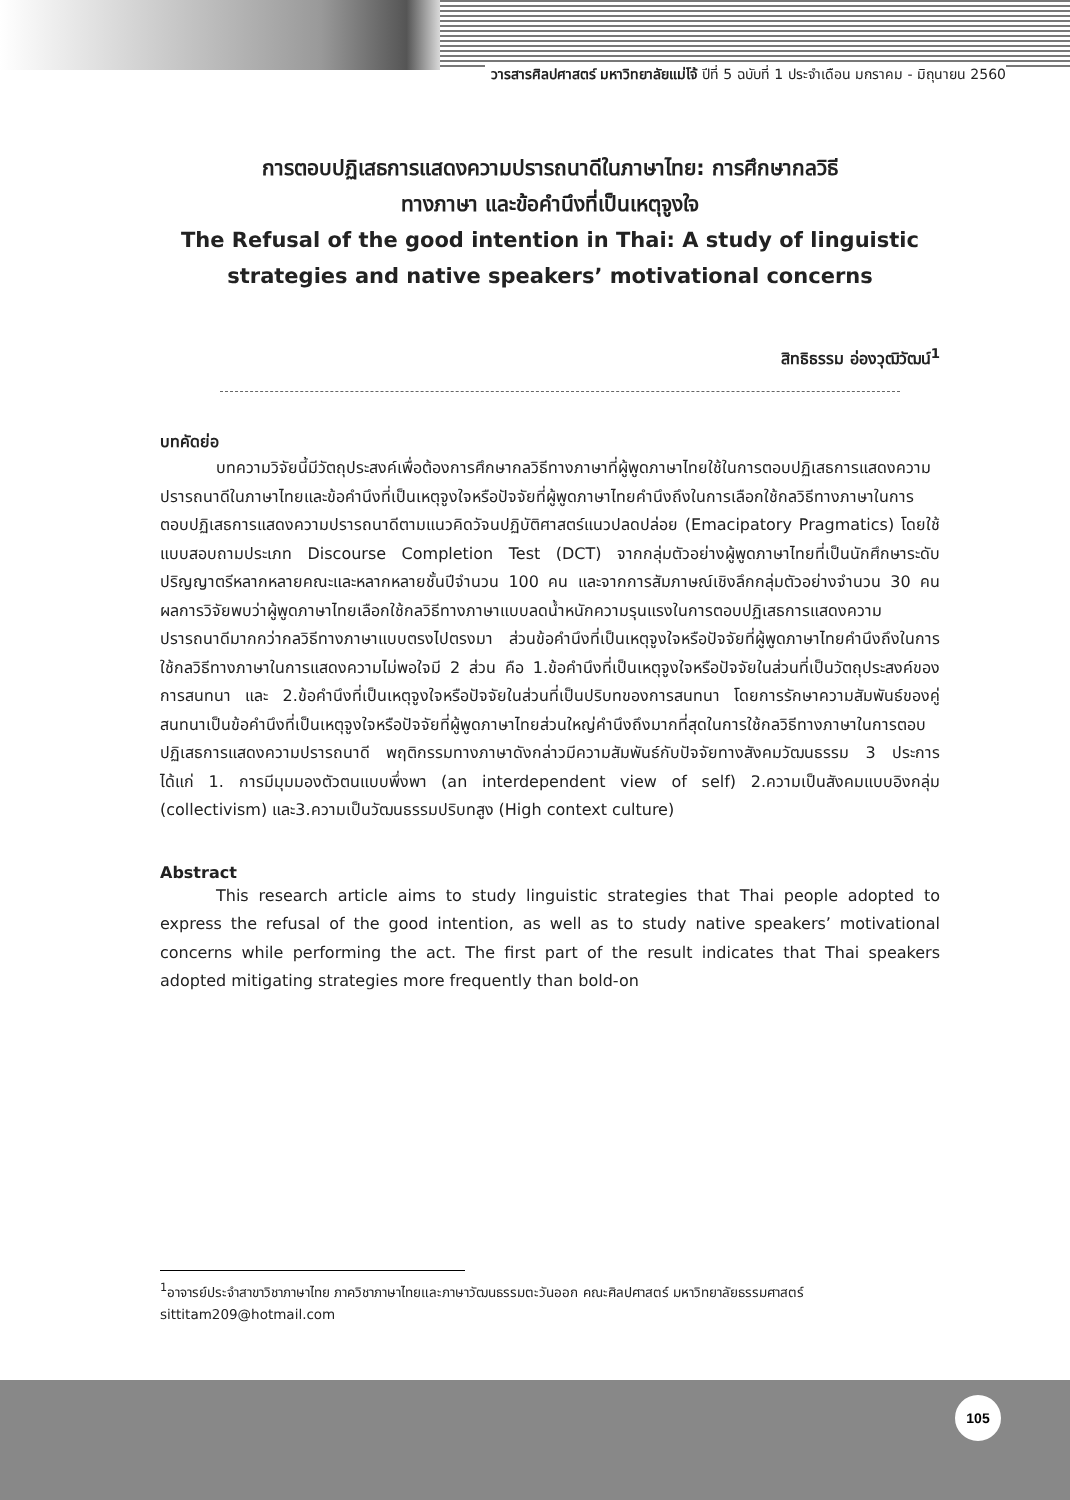วารสารศิลปศาสตร์ มหาวิทยาลัยแม่โจ้ ปีที่ 5 ฉบับที่ 1 ประจำเดือน มกราคม - มิถุนายน 2560
การตอบปฏิเสธการแสดงความปรารถนาดีในภาษาไทย: การศึกษากลวิธี
ทางภาษา และข้อคำนึงที่เป็นเหตุจูงใจ
The Refusal of the good intention in Thai: A study of linguistic
strategies and native speakers’ motivational concerns
สิทธิธรรม อ่องวุฒิวัฒน์<sup>1</sup>
บทคัดย่อ
บทความวิจัยนี้มีวัตถุประสงค์เพื่อต้องการศึกษากลวิธีทางภาษาที่ผู้พูดภาษาไทยใช้ในการตอบปฏิเสธการแสดงความปรารถนาดีในภาษาไทยและข้อคำนึงที่เป็นเหตุจูงใจหรือปัจจัยที่ผู้พูดภาษาไทยคำนึงถึงในการเลือกใช้กลวิธีทางภาษาในการตอบปฏิเสธการแสดงความปรารถนาดีตามแนวคิดวัจนปฏิบัติศาสตร์แนวปลดปล่อย (Emacipatory Pragmatics) โดยใช้แบบสอบถามประเภท Discourse Completion Test (DCT) จากกลุ่มตัวอย่างผู้พูดภาษาไทยที่เป็นนักศึกษาระดับปริญญาตรีหลากหลายคณะและหลากหลายชั้นปีจำนวน 100 คน และจากการสัมภาษณ์เชิงลึกกลุ่มตัวอย่างจำนวน 30 คน ผลการวิจัยพบว่าผู้พูดภาษาไทยเลือกใช้กลวิธีทางภาษาแบบลดน้ำหนักความรุนแรงในการตอบปฏิเสธการแสดงความปรารถนาดีมากกว่ากลวิธีทางภาษาแบบตรงไปตรงมา ส่วนข้อคำนึงที่เป็นเหตุจูงใจหรือปัจจัยที่ผู้พูดภาษาไทยคำนึงถึงในการใช้กลวิธีทางภาษาในการแสดงความไม่พอใจมี 2 ส่วน คือ 1.ข้อคำนึงที่เป็นเหตุจูงใจหรือปัจจัยในส่วนที่เป็นวัตถุประสงค์ของการสนทนา และ 2.ข้อคำนึงที่เป็นเหตุจูงใจหรือปัจจัยในส่วนที่เป็นปริบทของการสนทนา โดยการรักษาความสัมพันธ์ของคู่สนทนาเป็นข้อคำนึงที่เป็นเหตุจูงใจหรือปัจจัยที่ผู้พูดภาษาไทยส่วนใหญ่คำนึงถึงมากที่สุดในการใช้กลวิธีทางภาษาในการตอบปฏิเสธการแสดงความปรารถนาดี พฤติกรรมทางภาษาดังกล่าวมีความสัมพันธ์กับปัจจัยทางสังคมวัฒนธรรม 3 ประการ ได้แก่ 1. การมีมุมมองตัวตนแบบพึ่งพา (an interdependent view of self) 2.ความเป็นสังคมแบบอิงกลุ่ม (collectivism) และ3.ความเป็นวัฒนธรรมปริบทสูง (High context culture)
Abstract
This research article aims to study linguistic strategies that Thai people adopted to express the refusal of the good intention, as well as to study native speakers’ motivational concerns while performing the act. The first part of the result indicates that Thai speakers adopted mitigating strategies more frequently than bold-on
<sup>1</sup> อาจารย์ประจำสาขาวิชาภาษาไทย ภาควิชาภาษาไทยและภาษาวัฒนธรรมตะวันออก คณะศิลปศาสตร์ มหาวิทยาลัยธรรมศาสตร์ sittitam209@hotmail.com
105